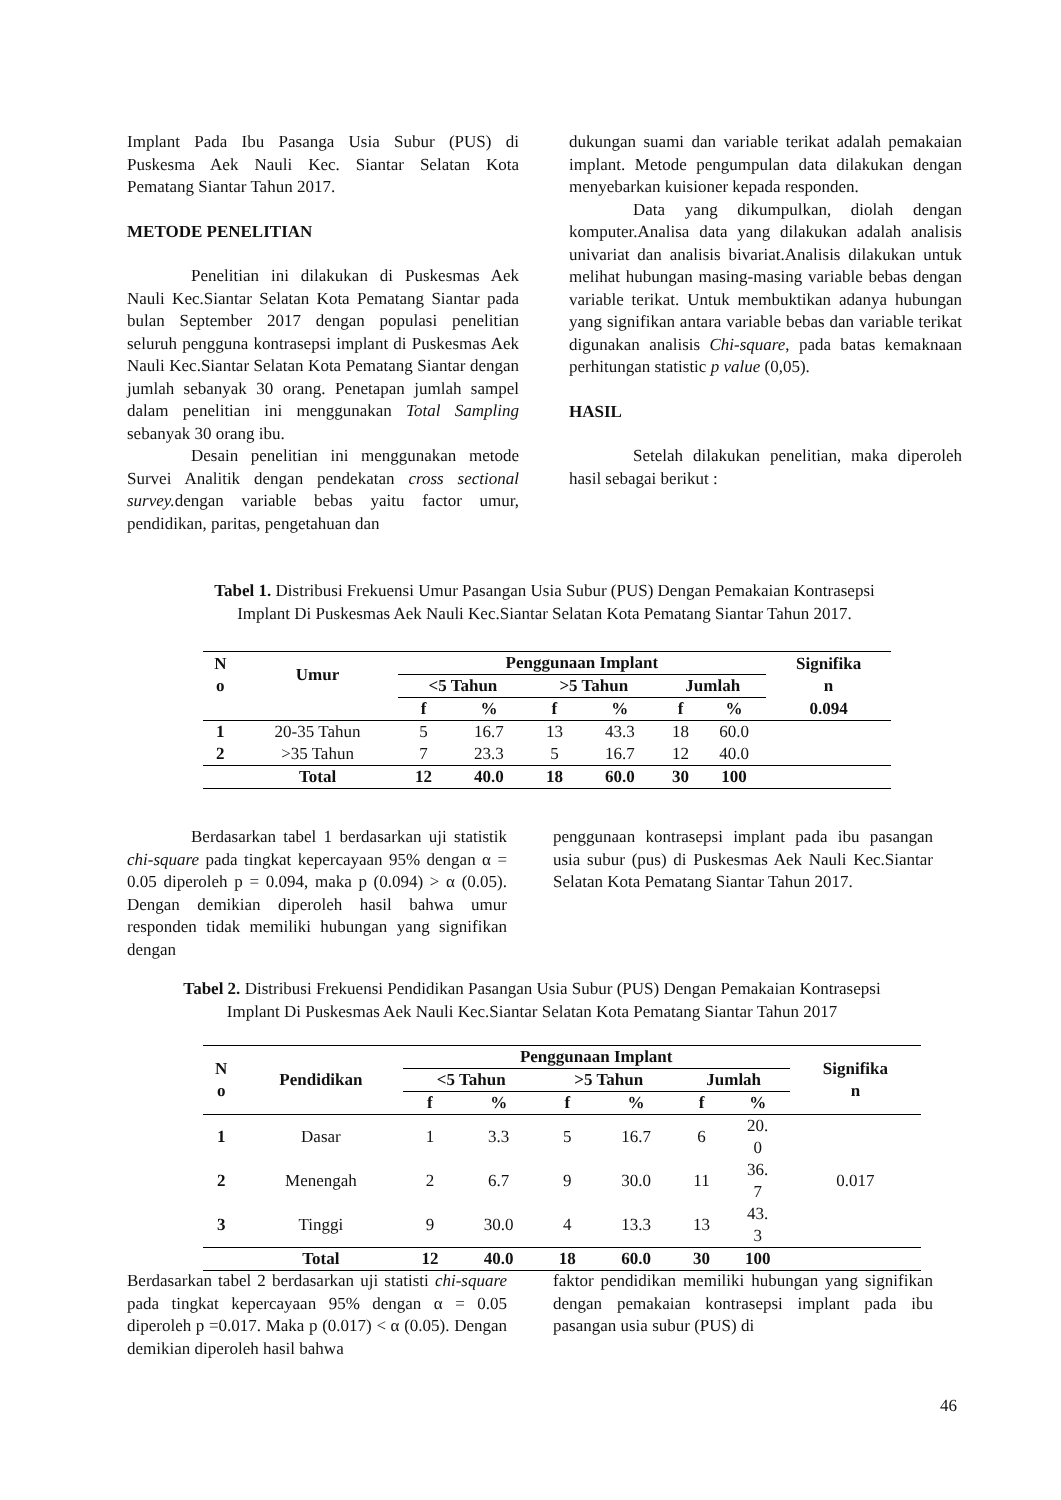Implant Pada Ibu Pasanga Usia Subur (PUS) di Puskesma Aek Nauli Kec. Siantar Selatan Kota Pematang Siantar Tahun 2017.
METODE PENELITIAN
Penelitian ini dilakukan di Puskesmas Aek Nauli Kec.Siantar Selatan Kota Pematang Siantar pada bulan September 2017 dengan populasi penelitian seluruh pengguna kontrasepsi implant di Puskesmas Aek Nauli Kec.Siantar Selatan Kota Pematang Siantar dengan jumlah sebanyak 30 orang. Penetapan jumlah sampel dalam penelitian ini menggunakan Total Sampling sebanyak 30 orang ibu.
Desain penelitian ini menggunakan metode Survei Analitik dengan pendekatan cross sectional survey. dengan variable bebas yaitu factor umur, pendidikan, paritas, pengetahuan dan
dukungan suami dan variable terikat adalah pemakaian implant. Metode pengumpulan data dilakukan dengan menyebarkan kuisioner kepada responden.
Data yang dikumpulkan, diolah dengan komputer.Analisa data yang dilakukan adalah analisis univariat dan analisis bivariat.Analisis dilakukan untuk melihat hubungan masing-masing variable bebas dengan variable terikat. Untuk membuktikan adanya hubungan yang signifikan antara variable bebas dan variable terikat digunakan analisis Chi-square, pada batas kemaknaan perhitungan statistic p value (0,05).
HASIL
Setelah dilakukan penelitian, maka diperoleh hasil sebagai berikut :
Tabel 1. Distribusi Frekuensi Umur Pasangan Usia Subur (PUS) Dengan Pemakaian Kontrasepsi
Implant Di Puskesmas Aek Nauli Kec.Siantar Selatan Kota Pematang Siantar Tahun 2017.
| N o | Umur | Penggunaan Implant | | | | | | Signifika n |
| --- | --- | --- | --- | --- | --- | --- | --- | --- |
| | | <5 Tahun | | >5 Tahun | | Jumlah | | |
| | | f | % | f | % | f | % | 0.094 |
| 1 | 20-35 Tahun | 5 | 16.7 | 13 | 43.3 | 18 | 60.0 | |
| 2 | >35 Tahun | 7 | 23.3 | 5 | 16.7 | 12 | 40.0 | |
| | Total | 12 | 40.0 | 18 | 60.0 | 30 | 100 | |
Berdasarkan tabel 1 berdasarkan uji statistik chi-square pada tingkat kepercayaan 95% dengan α = 0.05 diperoleh p = 0.094, maka p (0.094) > α (0.05). Dengan demikian diperoleh hasil bahwa umur responden tidak memiliki hubungan yang signifikan dengan
penggunaan kontrasepsi implant pada ibu pasangan usia subur (pus) di Puskesmas Aek Nauli Kec.Siantar Selatan Kota Pematang Siantar Tahun 2017.
Tabel 2. Distribusi Frekuensi Pendidikan Pasangan Usia Subur (PUS) Dengan Pemakaian Kontrasepsi
Implant Di Puskesmas Aek Nauli Kec.Siantar Selatan Kota Pematang Siantar Tahun 2017
| N o | Pendidikan | Penggunaan Implant | | | | | | Signifika n |
| --- | --- | --- | --- | --- | --- | --- | --- | --- |
| | | <5 Tahun | | >5 Tahun | | Jumlah | | |
| | | f | % | f | % | f | % | |
| 1 | Dasar | 1 | 3.3 | 5 | 16.7 | 6 | 20. 0 | 0.017 |
| 2 | Menengah | 2 | 6.7 | 9 | 30.0 | 11 | 36. 7 | |
| 3 | Tinggi | 9 | 30.0 | 4 | 13.3 | 13 | 43. 3 | |
| | Total | 12 | 40.0 | 18 | 60.0 | 30 | 100 | |
Berdasarkan tabel 2 berdasarkan uji statisti chi-square pada tingkat kepercayaan 95% dengan α = 0.05 diperoleh p =0.017. Maka p (0.017) < α (0.05). Dengan demikian diperoleh hasil bahwa
faktor pendidikan memiliki hubungan yang signifikan dengan pemakaian kontrasepsi implant pada ibu pasangan usia subur (PUS) di
46